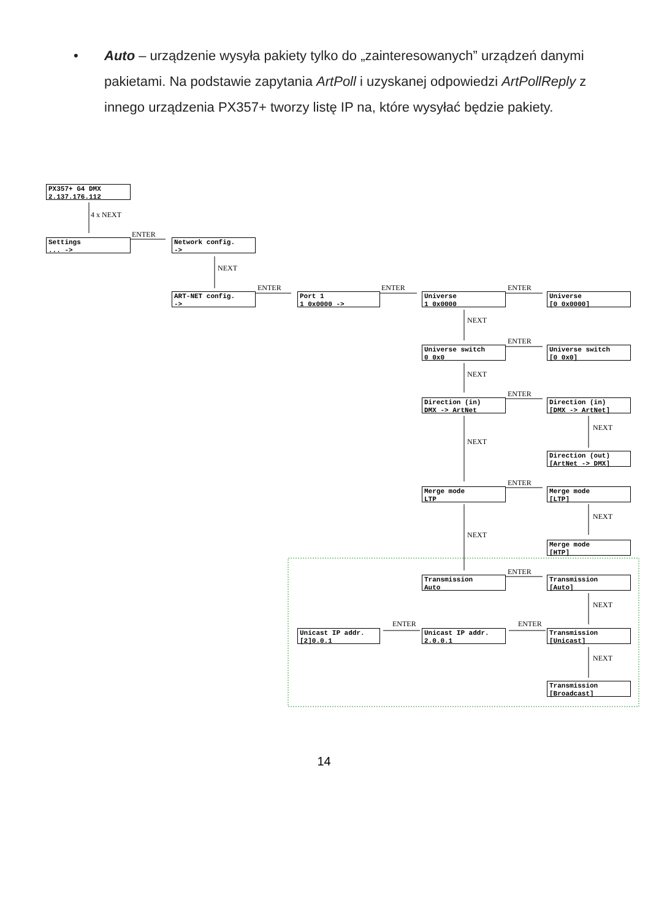• Auto – urządzenie wysyła pakiety tylko do „zainteresowanych” urządzeń danymi pakietami. Na podstawie zapytania ArtPoll i uzyskanej odpowiedzi ArtPollReply z innego urządzenia PX357+ tworzy listę IP na, które wysyłać będzie pakiety.
PX357+ G4 DMX
2.137.176.112
4 x NEXT
Settings
... ->
ENTER
Network config.
->
NEXT
ART-NET config.
->
ENTER
Port 1
1 0x0000 ->
ENTER
Universe
1 0x0000
ENTER
Universe
[0 0x0000]
NEXT
Universe switch
0 0x0
ENTER
Universe switch
[0 0x0]
NEXT
Direction (in)
DMX -> ArtNet
ENTER
Direction (in)
[DMX -> ArtNet]
NEXT
NEXT
Direction (out)
[ArtNet -> DMX]
Merge mode
LTP
ENTER
Merge mode
[LTP]
NEXT
NEXT
Merge mode
[HTP]
Transmission
Auto
ENTER
Transmission
[Auto]
NEXT
ENTER ENTER
Unicast IP addr.
[2]0.0.1
Unicast IP addr.
2.0.0.1
Transmission
[Unicast]
NEXT
Transmission
[Broadcast]
14